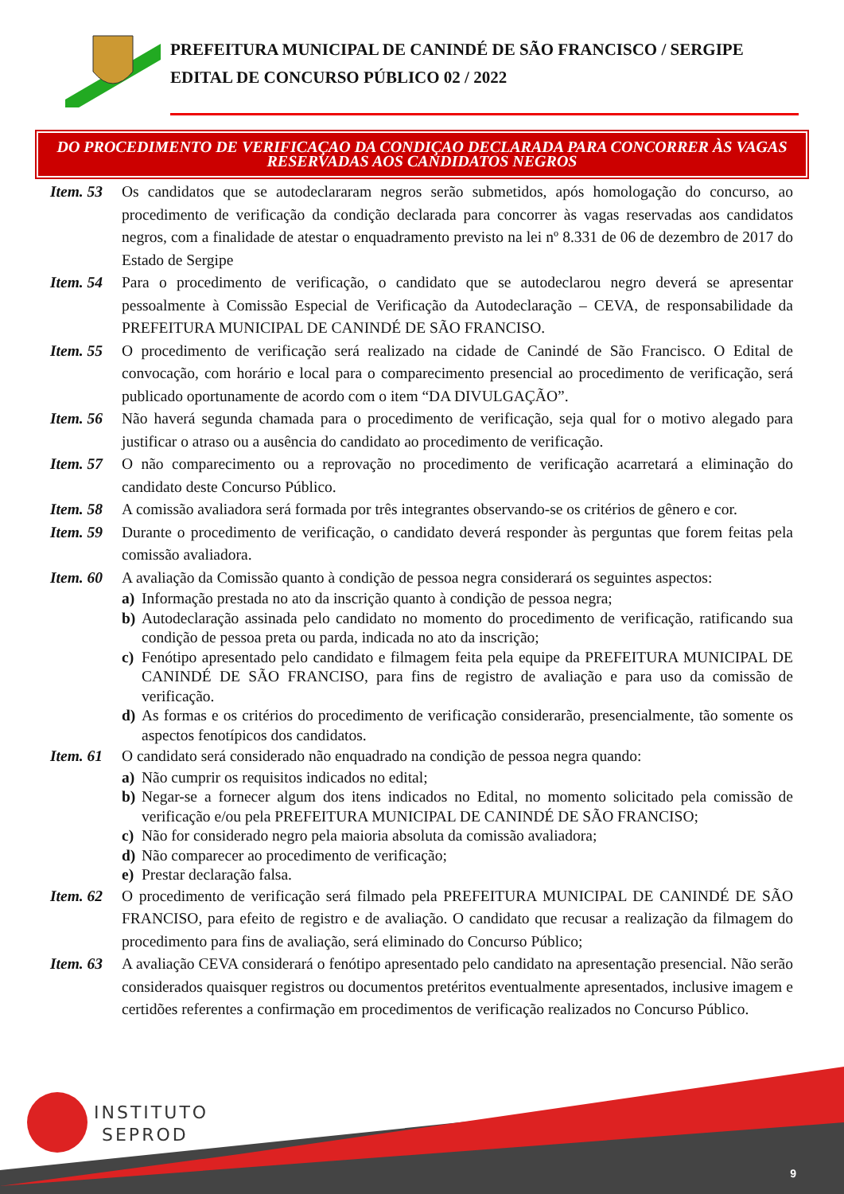PREFEITURA MUNICIPAL DE CANINDÉ DE SÃO FRANCISCO / SERGIPE
EDITAL DE CONCURSO PÚBLICO 02 / 2022
DO PROCEDIMENTO DE VERIFICAÇAO DA CONDIÇAO DECLARADA PARA CONCORRER ÀS VAGAS RESERVADAS AOS CANDIDATOS NEGROS
Item. 53
Os candidatos que se autodeclararam negros serão submetidos, após homologação do concurso, ao procedimento de verificação da condição declarada para concorrer às vagas reservadas aos candidatos negros, com a finalidade de atestar o enquadramento previsto na lei nº 8.331 de 06 de dezembro de 2017 do Estado de Sergipe
Item. 54
Para o procedimento de verificação, o candidato que se autodeclarou negro deverá se apresentar pessoalmente à Comissão Especial de Verificação da Autodeclaração – CEVA, de responsabilidade da PREFEITURA MUNICIPAL DE CANINDÉ DE SÃO FRANCISO.
Item. 55
O procedimento de verificação será realizado na cidade de Canindé de São Francisco. O Edital de convocação, com horário e local para o comparecimento presencial ao procedimento de verificação, será publicado oportunamente de acordo com o item “DA DIVULGAÇÃO”.
Item. 56
Não haverá segunda chamada para o procedimento de verificação, seja qual for o motivo alegado para justificar o atraso ou a ausência do candidato ao procedimento de verificação.
Item. 57
O não comparecimento ou a reprovação no procedimento de verificação acarretará a eliminação do candidato deste Concurso Público.
Item. 58
A comissão avaliadora será formada por três integrantes observando-se os critérios de gênero e cor.
Item. 59
Durante o procedimento de verificação, o candidato deverá responder às perguntas que forem feitas pela comissão avaliadora.
Item. 60
A avaliação da Comissão quanto à condição de pessoa negra considerará os seguintes aspectos:
a) Informação prestada no ato da inscrição quanto à condição de pessoa negra;
b) Autodeclaração assinada pelo candidato no momento do procedimento de verificação, ratificando sua condição de pessoa preta ou parda, indicada no ato da inscrição;
c) Fenótipo apresentado pelo candidato e filmagem feita pela equipe da PREFEITURA MUNICIPAL DE CANINDÉ DE SÃO FRANCISO, para fins de registro de avaliação e para uso da comissão de verificação.
d) As formas e os critérios do procedimento de verificação considerarão, presencialmente, tão somente os aspectos fenotípicos dos candidatos.
Item. 61
O candidato será considerado não enquadrado na condição de pessoa negra quando:
a) Não cumprir os requisitos indicados no edital;
b) Negar-se a fornecer algum dos itens indicados no Edital, no momento solicitado pela comissão de verificação e/ou pela PREFEITURA MUNICIPAL DE CANINDÉ DE SÃO FRANCISO;
c) Não for considerado negro pela maioria absoluta da comissão avaliadora;
d) Não comparecer ao procedimento de verificação;
e) Prestar declaração falsa.
Item. 62
O procedimento de verificação será filmado pela PREFEITURA MUNICIPAL DE CANINDÉ DE SÃO FRANCISO, para efeito de registro e de avaliação. O candidato que recusar a realização da filmagem do procedimento para fins de avaliação, será eliminado do Concurso Público;
Item. 63
A avaliação CEVA considerará o fenótipo apresentado pelo candidato na apresentação presencial. Não serão considerados quaisquer registros ou documentos pretéritos eventualmente apresentados, inclusive imagem e certidões referentes a confirmação em procedimentos de verificação realizados no Concurso Público.
INSTITUTO
SEPROD
9